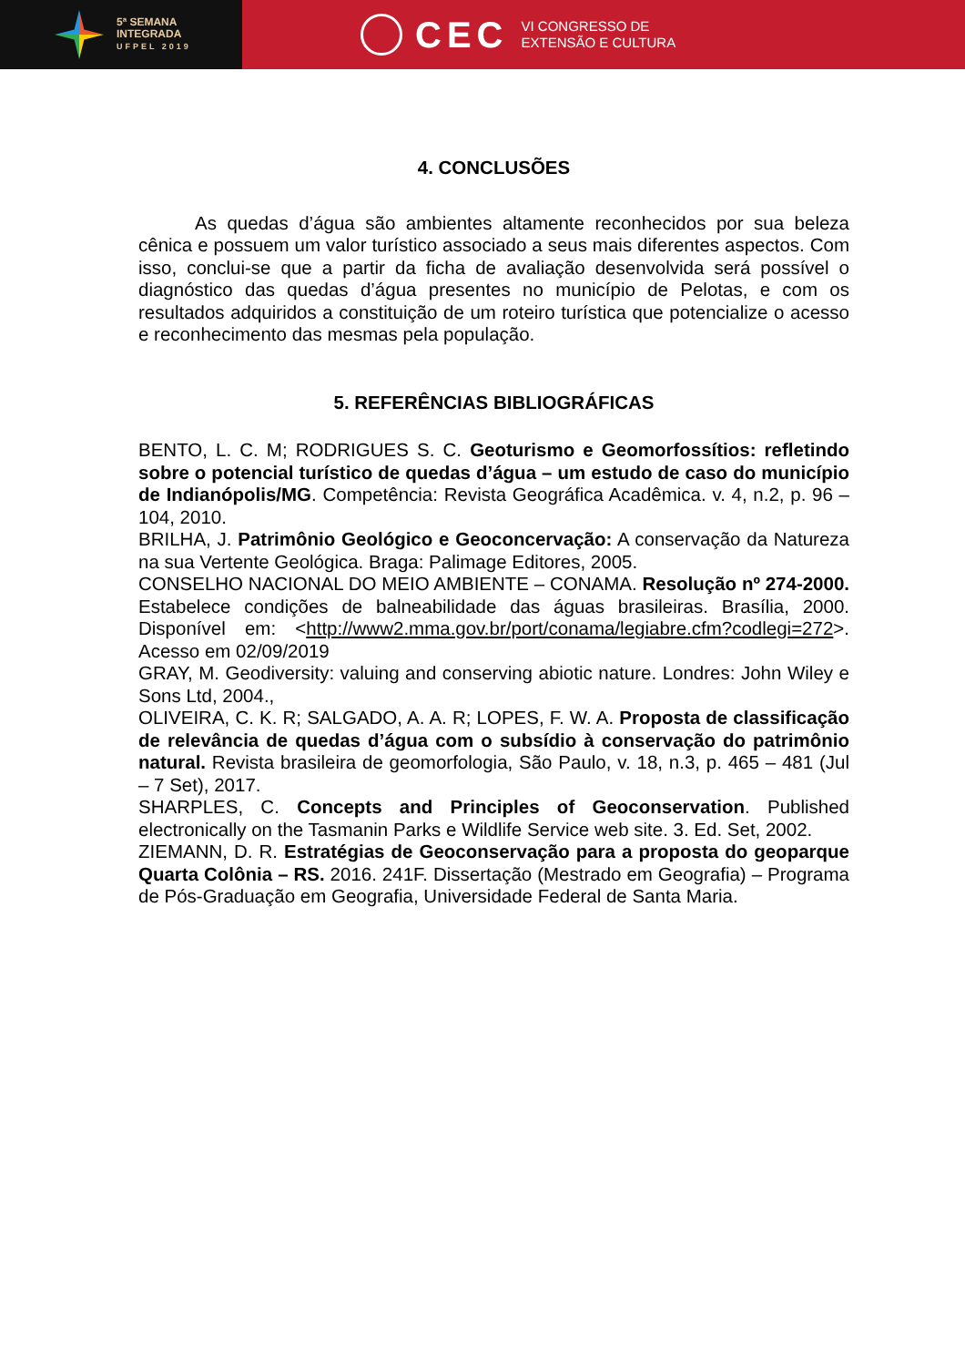5ª SEMANA
INTEGRADA
UFPEL 2019
CEC
VI CONGRESSO DE
EXTENSÃO E CULTURA
4. CONCLUSÕES
As quedas d’água são ambientes altamente reconhecidos por sua beleza cênica e possuem um valor turístico associado a seus mais diferentes aspectos. Com isso, conclui-se que a partir da ficha de avaliação desenvolvida será possível o diagnóstico das quedas d’água presentes no município de Pelotas, e com os resultados adquiridos a constituição de um roteiro turística que potencialize o acesso e reconhecimento das mesmas pela população.
5. REFERÊNCIAS BIBLIOGRÁFICAS
BENTO, L. C. M; RODRIGUES S. C. Geoturismo e Geomorfossítios: refletindo sobre o potencial turístico de quedas d’água – um estudo de caso do município de Indianópolis/MG. Competência: Revista Geográfica Acadêmica. v. 4, n.2, p. 96 – 104, 2010.
BRILHA, J. Patrimônio Geológico e Geoconcervação: A conservação da Natureza na sua Vertente Geológica. Braga: Palimage Editores, 2005.
CONSELHO NACIONAL DO MEIO AMBIENTE – CONAMA. Resolução nº 274-2000. Estabelece condições de balneabilidade das águas brasileiras. Brasília, 2000. Disponível em: <http://www2.mma.gov.br/port/conama/legiabre.cfm?codlegi=272>. Acesso em 02/09/2019
GRAY, M. Geodiversity: valuing and conserving abiotic nature. Londres: John Wiley e Sons Ltd, 2004.,
OLIVEIRA, C. K. R; SALGADO, A. A. R; LOPES, F. W. A. Proposta de classificação de relevância de quedas d’água com o subsídio à conservação do patrimônio natural. Revista brasileira de geomorfologia, São Paulo, v. 18, n.3, p. 465 – 481 (Jul – 7 Set), 2017.
SHARPLES, C. Concepts and Principles of Geoconservation. Published electronically on the Tasmanin Parks e Wildlife Service web site. 3. Ed. Set, 2002.
ZIEMANN, D. R. Estratégias de Geoconservação para a proposta do geoparque Quarta Colônia – RS. 2016. 241F. Dissertação (Mestrado em Geografia) – Programa de Pós-Graduação em Geografia, Universidade Federal de Santa Maria.